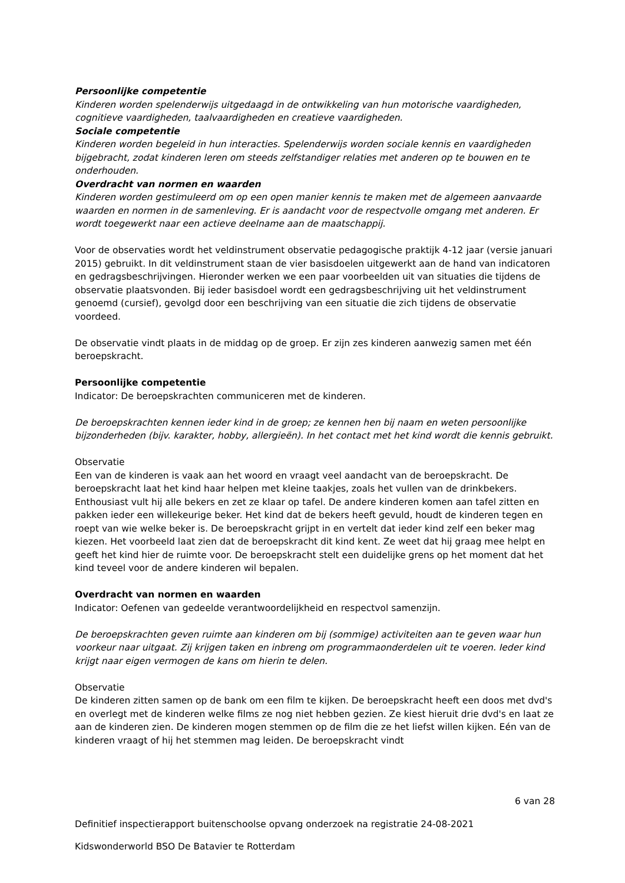Persoonlijke competentie
Kinderen worden spelenderwijs uitgedaagd in de ontwikkeling van hun motorische vaardigheden, cognitieve vaardigheden, taalvaardigheden en creatieve vaardigheden.
Sociale competentie
Kinderen worden begeleid in hun interacties. Spelenderwijs worden sociale kennis en vaardigheden bijgebracht, zodat kinderen leren om steeds zelfstandiger relaties met anderen op te bouwen en te onderhouden.
Overdracht van normen en waarden
Kinderen worden gestimuleerd om op een open manier kennis te maken met de algemeen aanvaarde waarden en normen in de samenleving. Er is aandacht voor de respectvolle omgang met anderen. Er wordt toegewerkt naar een actieve deelname aan de maatschappij.
Voor de observaties wordt het veldinstrument observatie pedagogische praktijk 4-12 jaar (versie januari 2015) gebruikt. In dit veldinstrument staan de vier basisdoelen uitgewerkt aan de hand van indicatoren en gedragsbeschrijvingen. Hieronder werken we een paar voorbeelden uit van situaties die tijdens de observatie plaatsvonden. Bij ieder basisdoel wordt een gedragsbeschrijving uit het veldinstrument genoemd (cursief), gevolgd door een beschrijving van een situatie die zich tijdens de observatie voordeed.
De observatie vindt plaats in de middag op de groep. Er zijn zes kinderen aanwezig samen met één beroepskracht.
Persoonlijke competentie
Indicator: De beroepskrachten communiceren met de kinderen.
De beroepskrachten kennen ieder kind in de groep; ze kennen hen bij naam en weten persoonlijke bijzonderheden (bijv. karakter, hobby, allergieën). In het contact met het kind wordt die kennis gebruikt.
Observatie
Een van de kinderen is vaak aan het woord en vraagt veel aandacht van de beroepskracht. De beroepskracht laat het kind haar helpen met kleine taakjes, zoals het vullen van de drinkbekers. Enthousiast vult hij alle bekers en zet ze klaar op tafel. De andere kinderen komen aan tafel zitten en pakken ieder een willekeurige beker. Het kind dat de bekers heeft gevuld, houdt de kinderen tegen en roept van wie welke beker is. De beroepskracht grijpt in en vertelt dat ieder kind zelf een beker mag kiezen. Het voorbeeld laat zien dat de beroepskracht dit kind kent. Ze weet dat hij graag mee helpt en geeft het kind hier de ruimte voor. De beroepskracht stelt een duidelijke grens op het moment dat het kind teveel voor de andere kinderen wil bepalen.
Overdracht van normen en waarden
Indicator: Oefenen van gedeelde verantwoordelijkheid en respectvol samenzijn.
De beroepskrachten geven ruimte aan kinderen om bij (sommige) activiteiten aan te geven waar hun voorkeur naar uitgaat. Zij krijgen taken en inbreng om programmaonderdelen uit te voeren. Ieder kind krijgt naar eigen vermogen de kans om hierin te delen.
Observatie
De kinderen zitten samen op de bank om een film te kijken. De beroepskracht heeft een doos met dvd's en overlegt met de kinderen welke films ze nog niet hebben gezien. Ze kiest hieruit drie dvd's en laat ze aan de kinderen zien. De kinderen mogen stemmen op de film die ze het liefst willen kijken. Eén van de kinderen vraagt of hij het stemmen mag leiden. De beroepskracht vindt
6 van 28
Definitief inspectierapport buitenschoolse opvang onderzoek na registratie 24-08-2021
Kidswonderworld BSO De Batavier te Rotterdam